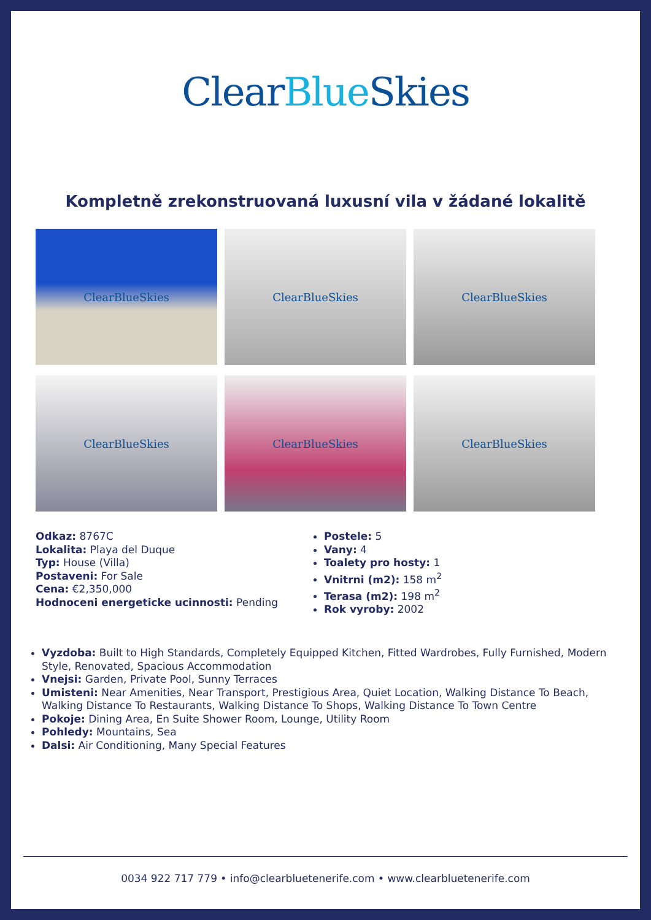Clear Blue Skies
Kompletně zrekonstruovaná luxusní vila v žádané lokalitě
ClearBlueSkies
ClearBlueSkies
ClearBlueSkies
ClearBlueSkies
ClearBlueSkies
ClearBlueSkies
Odkaz: 8767C
Lokalita: Playa del Duque
Typ: House (Villa)
Postaveni: For Sale
Cena: €2,350,000
Hodnoceni energeticke ucinnosti: Pending
Postele: 5
Vany: 4
Toalety pro hosty: 1
Vnitrni (m2): 158 m<sup>2</sup>
Terasa (m2): 198 m<sup>2</sup>
Rok vyroby: 2002
Vyzdoba: Built to High Standards, Completely Equipped Kitchen, Fitted Wardrobes, Fully Furnished, Modern Style, Renovated, Spacious Accommodation
Vnejsi: Garden, Private Pool, Sunny Terraces
Umisteni: Near Amenities, Near Transport, Prestigious Area, Quiet Location, Walking Distance To Beach, Walking Distance To Restaurants, Walking Distance To Shops, Walking Distance To Town Centre
Pokoje: Dining Area, En Suite Shower Room, Lounge, Utility Room
Pohledy: Mountains, Sea
Dalsi: Air Conditioning, Many Special Features
0034 922 717 779 • info@clearbluetenerife.com • www.clearbluetenerife.com